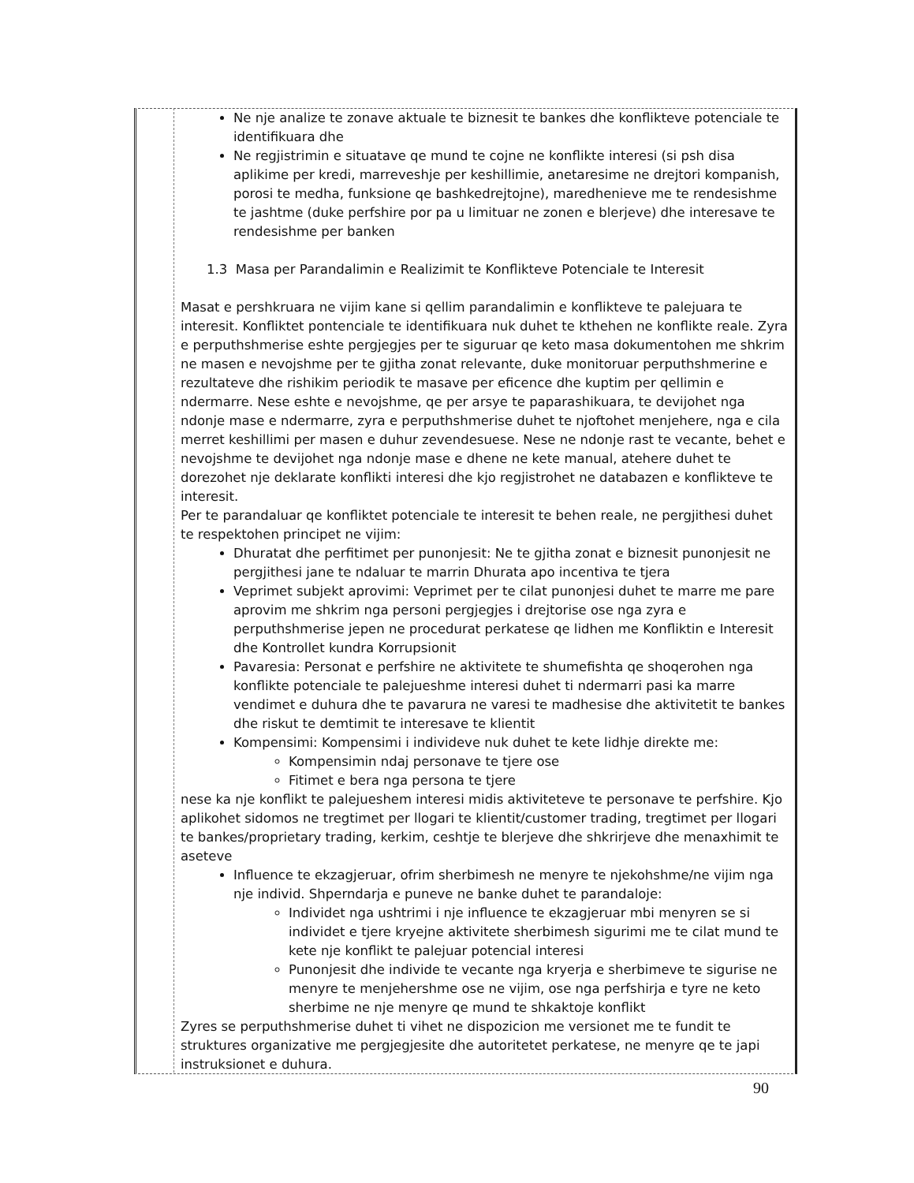Ne nje analize te zonave aktuale te biznesit te bankes dhe konflikteve potenciale te identifikuara dhe
Ne regjistrimin e situatave qe mund te cojne ne konflikte interesi (si psh disa aplikime per kredi, marreveshje per keshillimie, anetaresime ne drejtori kompanish, porosi te medha, funksione qe bashkedrejtojne), maredhenieve me te rendesishme te jashtme (duke perfshire por pa u limituar ne zonen e blerjeve) dhe interesave te rendesishme per banken
1.3 Masa per Parandalimin e Realizimit te Konflikteve Potenciale te Interesit
Masat e pershkruara ne vijim kane si qellim parandalimin e konflikteve te palejuara te interesit. Konfliktet pontenciale te identifikuara nuk duhet te kthehen ne konflikte reale. Zyra e perputhshmerise eshte pergjegjes per te siguruar qe keto masa dokumentohen me shkrim ne masen e nevojshme per te gjitha zonat relevante, duke monitoruar perputhshmerine e rezultateve dhe rishikim periodik te masave per eficence dhe kuptim per qellimin e ndermarre. Nese eshte e nevojshme, qe per arsye te paparashikuara, te devijohet nga ndonje mase e ndermarre, zyra e perputhshmerise duhet te njoftohet menjehere, nga e cila merret keshillimi per masen e duhur zevendesuese. Nese ne ndonje rast te vecante, behet e nevojshme te devijohet nga ndonje mase e dhene ne kete manual, atehere duhet te dorezohet nje deklarate konflikti interesi dhe kjo regjistrohet ne databazen e konflikteve te interesit.
Per te parandaluar qe konfliktet potenciale te interesit te behen reale, ne pergjithesi duhet te respektohen principet ne vijim:
Dhuratat dhe perfitimet per punonjesit: Ne te gjitha zonat e biznesit punonjesit ne pergjithesi jane te ndaluar te marrin Dhurata apo incentiva te tjera
Veprimet subjekt aprovimi: Veprimet per te cilat punonjesi duhet te marre me pare aprovim me shkrim nga personi pergjegjes i drejtorise ose nga zyra e perputhshmerise jepen ne procedurat perkatese qe lidhen me Konfliktin e Interesit dhe Kontrollet kundra Korrupsionit
Pavaresia: Personat e perfshire ne aktivitete te shumefishta qe shoqerohen nga konflikte potenciale te palejueshme interesi duhet ti ndermarri pasi ka marre vendimet e duhura dhe te pavarura ne varesi te madhesise dhe aktivitetit te bankes dhe riskut te demtimit te interesave te klientit
Kompensimi: Kompensimi i individeve nuk duhet te kete lidhje direkte me:
Kompensimin ndaj personave te tjere ose
Fitimet e bera nga persona te tjere
nese ka nje konflikt te palejueshem interesi midis aktiviteteve te personave te perfshire. Kjo aplikohet sidomos ne tregtimet per llogari te klientit/customer trading, tregtimet per llogari te bankes/proprietary trading, kerkim, ceshtje te blerjeve dhe shkrirjeve dhe menaxhimit te aseteve
Influence te ekzagjeruar, ofrim sherbimesh ne menyre te njekohshme/ne vijim nga nje individ. Shperndarja e puneve ne banke duhet te parandaloje:
Individet nga ushtrimi i nje influence te ekzagjeruar mbi menyren se si individet e tjere kryejne aktivitete sherbimesh sigurimi me te cilat mund te kete nje konflikt te palejuar potencial interesi
Punonjesit dhe individe te vecante nga kryerja e sherbimeve te sigurise ne menyre te menjehershme ose ne vijim, ose nga perfshirja e tyre ne keto sherbime ne nje menyre qe mund te shkaktoje konflikt
Zyres se perputhshmerise duhet ti vihet ne dispozicion me versionet me te fundit te struktures organizative me pergjegjesite dhe autoritetet perkatese, ne menyre qe te japi instruksionet e duhura.
90